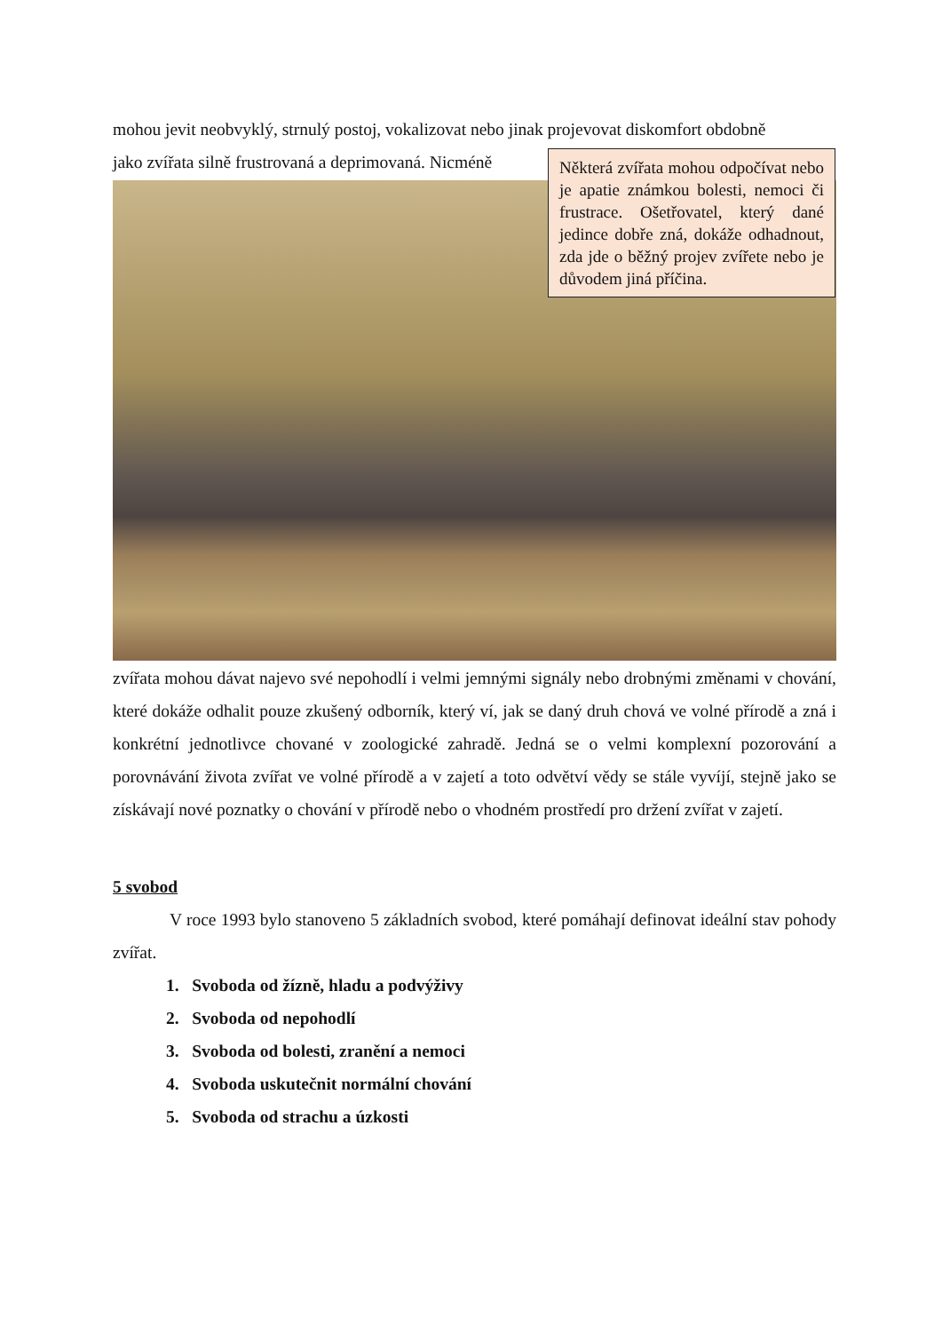mohou jevit neobvyklý, strnulý postoj, vokalizovat nebo jinak projevovat diskomfort obdobně
jako zvířata silně frustrovaná a deprimovaná. Nicméně
Některá zvířata mohou odpočívat nebo je apatie známkou bolesti, nemoci či frustrace. Ošetřovatel, který dané jedince dobře zná, dokáže odhadnout, zda jde o běžný projev zvířete nebo je důvodem jiná příčina.
zvířata mohou dávat najevo své nepohodlí i velmi jemnými signály nebo drobnými změnami v chování, které dokáže odhalit pouze zkušený odborník, který ví, jak se daný druh chová ve volné přírodě a zná i konkrétní jednotlivce chované v zoologické zahradě. Jedná se o velmi komplexní pozorování a porovnávání života zvířat ve volné přírodě a v zajetí a toto odvětví vědy se stále vyvíjí, stejně jako se získávají nové poznatky o chování v přírodě nebo o vhodném prostředí pro držení zvířat v zajetí.
5 svobod
V roce 1993 bylo stanoveno 5 základních svobod, které pomáhají definovat ideální stav pohody zvířat.
1. Svoboda od žízně, hladu a podvýživy
2. Svoboda od nepohodlí
3. Svoboda od bolesti, zranění a nemoci
4. Svoboda uskutečnit normální chování
5. Svoboda od strachu a úzkosti